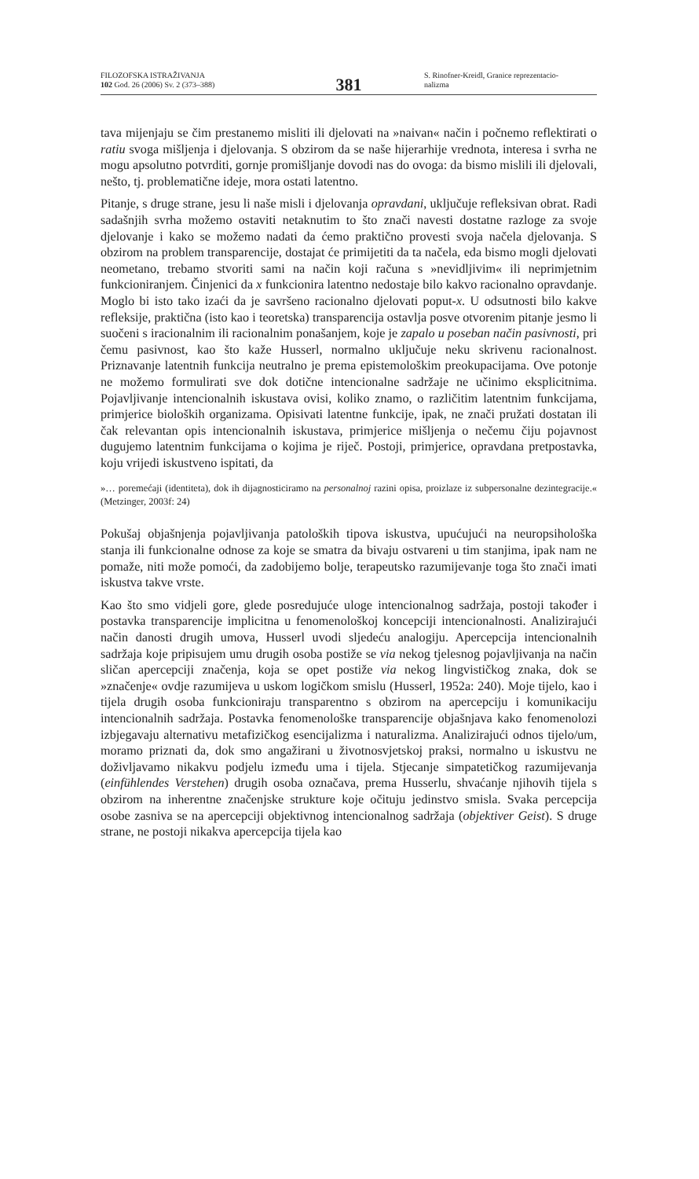FILOZOFSKA ISTRAŽIVANJA
102 God. 26 (2006) Sv. 2 (373–388)
381
S. Rinofner-Kreidl, Granice reprezentacio-
nalizma
tava mijenjaju se čim prestanemo misliti ili djelovati na »naivan« način i počnemo reflektirati o ratiu svoga mišljenja i djelovanja. S obzirom da se naše hijerarhije vrednota, interesa i svrha ne mogu apsolutno potvrditi, gornje promišljanje dovodi nas do ovoga: da bismo mislili ili djelovali, nešto, tj. problematične ideje, mora ostati latentno.
Pitanje, s druge strane, jesu li naše misli i djelovanja opravdani, uključuje refleksivan obrat. Radi sadašnjih svrha možemo ostaviti netaknutim to što znači navesti dostatne razloge za svoje djelovanje i kako se možemo nadati da ćemo praktično provesti svoja načela djelovanja. S obzirom na problem transparencije, dostajat će primijetiti da ta načela, eda bismo mogli djelovati neometano, trebamo stvoriti sami na način koji računa s »nevidljivim« ili neprimjetnim funkcioniranjem. Činjenici da x funkcionira latentno nedostaje bilo kakvo racionalno opravdanje. Moglo bi isto tako izaći da je savršeno racionalno djelovati poput-x. U odsutnosti bilo kakve refleksije, praktična (isto kao i teoretska) transparencija ostavlja posve otvorenim pitanje jesmo li suočeni s iracionalnim ili racionalnim ponašanjem, koje je zapalo u poseban način pasivnosti, pri čemu pasivnost, kao što kaže Husserl, normalno uključuje neku skrivenu racionalnost. Priznavanje latentnih funkcija neutralno je prema epistemološkim preokupacijama. Ove potonje ne možemo formulirati sve dok dotične intencionalne sadržaje ne učinimo eksplicitnima. Pojavljivanje intencionalnih iskustava ovisi, koliko znamo, o različitim latentnim funkcijama, primjerice bioloških organizama. Opisivati latentne funkcije, ipak, ne znači pružati dostatan ili čak relevantan opis intencionalnih iskustava, primjerice mišljenja o nečemu čiju pojavnost dugujemo latentnim funkcijama o kojima je riječ. Postoji, primjerice, opravdana pretpostavka, koju vrijedi iskustveno ispitati, da
»… poremećaji (identiteta), dok ih dijagnosticiramo na personalnoj razini opisa, proizlaze iz subpersonalne dezintegracije.« (Metzinger, 2003f: 24)
Pokušaj objašnjenja pojavljivanja patoloških tipova iskustva, upućujući na neuropsihološka stanja ili funkcionalne odnose za koje se smatra da bivaju ostvareni u tim stanjima, ipak nam ne pomaže, niti može pomoći, da zadobijemo bolje, terapeutsko razumijevanje toga što znači imati iskustva takve vrste.
Kao što smo vidjeli gore, glede posredujuće uloge intencionalnog sadržaja, postoji također i postavka transparencije implicitna u fenomenološkoj koncepciji intencionalnosti. Analizirajući način danosti drugih umova, Husserl uvodi sljedeću analogiju. Apercepcija intencionalnih sadržaja koje pripisujem umu drugih osoba postiže se via nekog tjelesnog pojavljivanja na način sličan apercepciji značenja, koja se opet postiže via nekog lingvističkog znaka, dok se »značenje« ovdje razumijeva u uskom logičkom smislu (Husserl, 1952a: 240). Moje tijelo, kao i tijela drugih osoba funkcioniraju transparentno s obzirom na apercepciju i komunikaciju intencionalnih sadržaja. Postavka fenomenološke transparencije objašnjava kako fenomenolozi izbjegavaju alternativu metafizičkog esencijalizma i naturalizma. Analizirajući odnos tijelo/um, moramo priznati da, dok smo angažirani u životnosvjetskoj praksi, normalno u iskustvu ne doživljavamo nikakvu podjelu između uma i tijela. Stjecanje simpatetičkog razumijevanja (einfühlendes Verstehen) drugih osoba označava, prema Husserlu, shvaćanje njihovih tijela s obzirom na inherentne značenjske strukture koje očituju jedinstvo smisla. Svaka percepcija osobe zasniva se na apercepciji objektivnog intencionalnog sadržaja (objektiver Geist). S druge strane, ne postoji nikakva apercepcija tijela kao